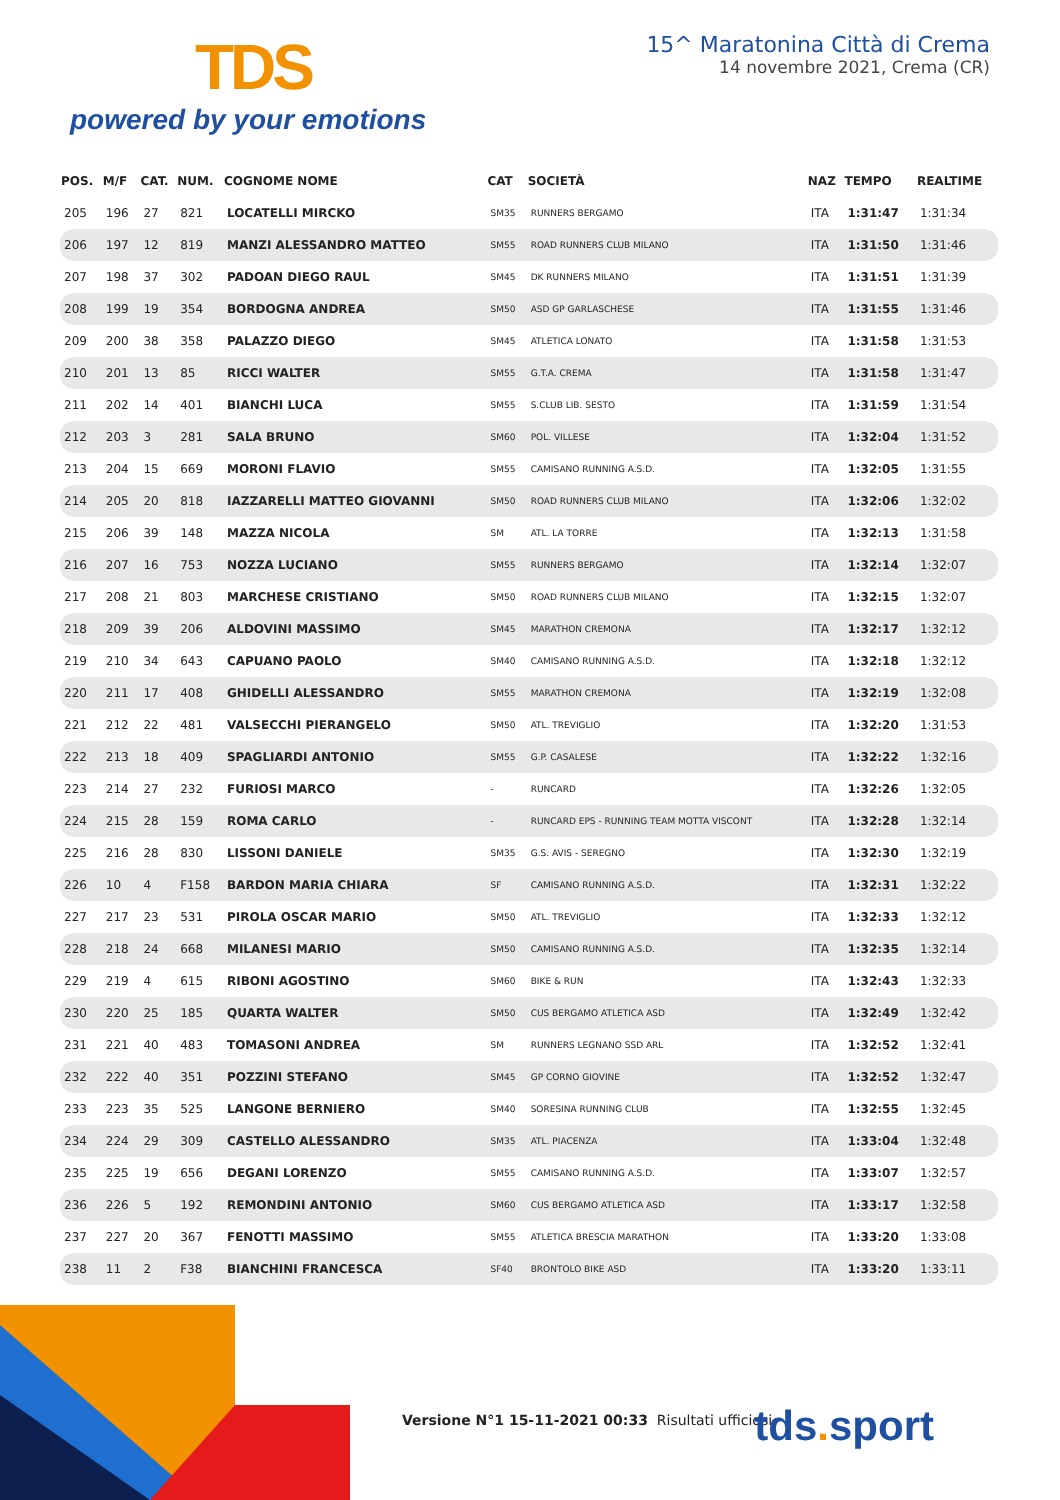TDS
powered by your emotions
15^ Maratonina Città di Crema
14 novembre 2021, Crema (CR)
| POS. | M/F | CAT. | NUM. | COGNOME NOME | CAT | SOCIETÀ | NAZ | TEMPO | REALTIME |
| --- | --- | --- | --- | --- | --- | --- | --- | --- | --- |
| 205 | 196 | 27 | 821 | LOCATELLI MIRCKO | SM35 | RUNNERS BERGAMO | ITA | 1:31:47 | 1:31:34 |
| 206 | 197 | 12 | 819 | MANZI ALESSANDRO MATTEO | SM55 | ROAD RUNNERS CLUB MILANO | ITA | 1:31:50 | 1:31:46 |
| 207 | 198 | 37 | 302 | PADOAN DIEGO RAUL | SM45 | DK RUNNERS MILANO | ITA | 1:31:51 | 1:31:39 |
| 208 | 199 | 19 | 354 | BORDOGNA ANDREA | SM50 | ASD GP GARLASCHESE | ITA | 1:31:55 | 1:31:46 |
| 209 | 200 | 38 | 358 | PALAZZO DIEGO | SM45 | ATLETICA LONATO | ITA | 1:31:58 | 1:31:53 |
| 210 | 201 | 13 | 85 | RICCI WALTER | SM55 | G.T.A. CREMA | ITA | 1:31:58 | 1:31:47 |
| 211 | 202 | 14 | 401 | BIANCHI LUCA | SM55 | S.CLUB LIB. SESTO | ITA | 1:31:59 | 1:31:54 |
| 212 | 203 | 3 | 281 | SALA BRUNO | SM60 | POL. VILLESE | ITA | 1:32:04 | 1:31:52 |
| 213 | 204 | 15 | 669 | MORONI FLAVIO | SM55 | CAMISANO RUNNING A.S.D. | ITA | 1:32:05 | 1:31:55 |
| 214 | 205 | 20 | 818 | IAZZARELLI MATTEO GIOVANNI | SM50 | ROAD RUNNERS CLUB MILANO | ITA | 1:32:06 | 1:32:02 |
| 215 | 206 | 39 | 148 | MAZZA NICOLA | SM | ATL. LA TORRE | ITA | 1:32:13 | 1:31:58 |
| 216 | 207 | 16 | 753 | NOZZA LUCIANO | SM55 | RUNNERS BERGAMO | ITA | 1:32:14 | 1:32:07 |
| 217 | 208 | 21 | 803 | MARCHESE CRISTIANO | SM50 | ROAD RUNNERS CLUB MILANO | ITA | 1:32:15 | 1:32:07 |
| 218 | 209 | 39 | 206 | ALDOVINI MASSIMO | SM45 | MARATHON CREMONA | ITA | 1:32:17 | 1:32:12 |
| 219 | 210 | 34 | 643 | CAPUANO PAOLO | SM40 | CAMISANO RUNNING A.S.D. | ITA | 1:32:18 | 1:32:12 |
| 220 | 211 | 17 | 408 | GHIDELLI ALESSANDRO | SM55 | MARATHON CREMONA | ITA | 1:32:19 | 1:32:08 |
| 221 | 212 | 22 | 481 | VALSECCHI PIERANGELO | SM50 | ATL. TREVIGLIO | ITA | 1:32:20 | 1:31:53 |
| 222 | 213 | 18 | 409 | SPAGLIARDI ANTONIO | SM55 | G.P. CASALESE | ITA | 1:32:22 | 1:32:16 |
| 223 | 214 | 27 | 232 | FURIOSI MARCO | - | RUNCARD | ITA | 1:32:26 | 1:32:05 |
| 224 | 215 | 28 | 159 | ROMA CARLO | - | RUNCARD EPS - RUNNING TEAM MOTTA VISCONT | ITA | 1:32:28 | 1:32:14 |
| 225 | 216 | 28 | 830 | LISSONI DANIELE | SM35 | G.S. AVIS - SEREGNO | ITA | 1:32:30 | 1:32:19 |
| 226 | 10 | 4 | F158 | BARDON MARIA CHIARA | SF | CAMISANO RUNNING A.S.D. | ITA | 1:32:31 | 1:32:22 |
| 227 | 217 | 23 | 531 | PIROLA OSCAR MARIO | SM50 | ATL. TREVIGLIO | ITA | 1:32:33 | 1:32:12 |
| 228 | 218 | 24 | 668 | MILANESI MARIO | SM50 | CAMISANO RUNNING A.S.D. | ITA | 1:32:35 | 1:32:14 |
| 229 | 219 | 4 | 615 | RIBONI AGOSTINO | SM60 | BIKE & RUN | ITA | 1:32:43 | 1:32:33 |
| 230 | 220 | 25 | 185 | QUARTA WALTER | SM50 | CUS BERGAMO ATLETICA ASD | ITA | 1:32:49 | 1:32:42 |
| 231 | 221 | 40 | 483 | TOMASONI ANDREA | SM | RUNNERS LEGNANO SSD ARL | ITA | 1:32:52 | 1:32:41 |
| 232 | 222 | 40 | 351 | POZZINI STEFANO | SM45 | GP CORNO GIOVINE | ITA | 1:32:52 | 1:32:47 |
| 233 | 223 | 35 | 525 | LANGONE BERNIERO | SM40 | SORESINA RUNNING CLUB | ITA | 1:32:55 | 1:32:45 |
| 234 | 224 | 29 | 309 | CASTELLO ALESSANDRO | SM35 | ATL. PIACENZA | ITA | 1:33:04 | 1:32:48 |
| 235 | 225 | 19 | 656 | DEGANI LORENZO | SM55 | CAMISANO RUNNING A.S.D. | ITA | 1:33:07 | 1:32:57 |
| 236 | 226 | 5 | 192 | REMONDINI ANTONIO | SM60 | CUS BERGAMO ATLETICA ASD | ITA | 1:33:17 | 1:32:58 |
| 237 | 227 | 20 | 367 | FENOTTI MASSIMO | SM55 | ATLETICA BRESCIA MARATHON | ITA | 1:33:20 | 1:33:08 |
| 238 | 11 | 2 | F38 | BIANCHINI FRANCESCA | SF40 | BRONTOLO BIKE ASD | ITA | 1:33:20 | 1:33:11 |
Versione N°1 15-11-2021 00:33 Risultati ufficiosi
tds. sport